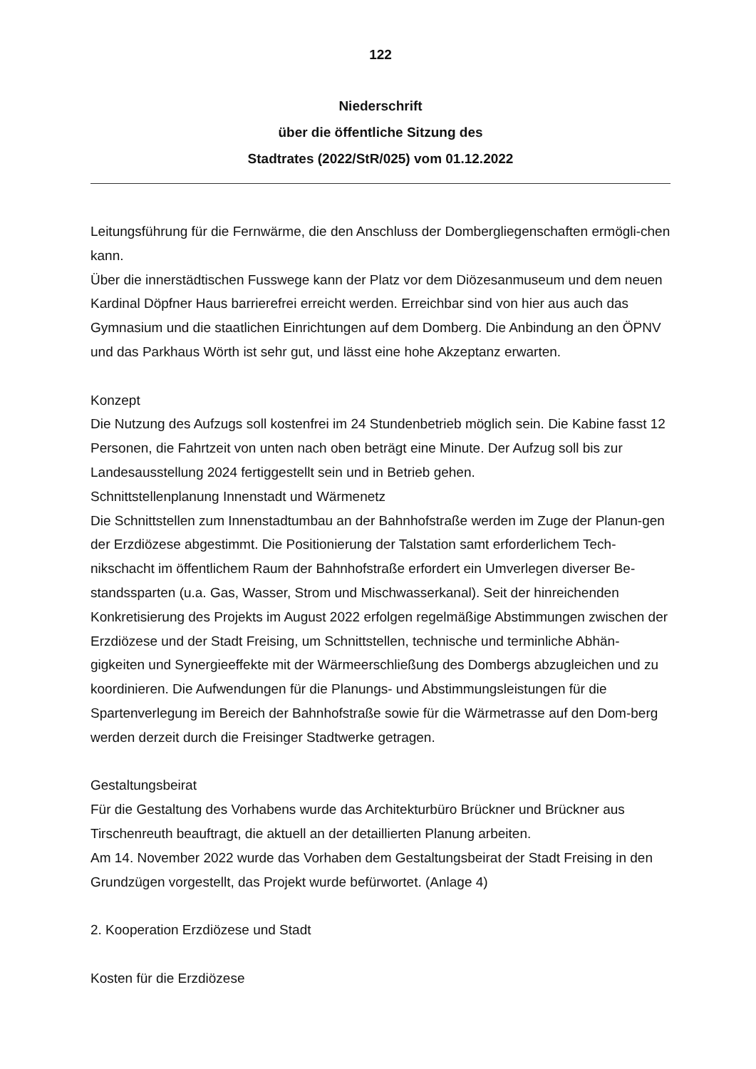122
Niederschrift
über die öffentliche Sitzung des
Stadtrates (2022/StR/025) vom 01.12.2022
Leitungsführung für die Fernwärme, die den Anschluss der Dombergliegenschaften ermögli-chen kann.
Über die innerstädtischen Fusswege kann der Platz vor dem Diözesanmuseum und dem neuen Kardinal Döpfner Haus barrierefrei erreicht werden. Erreichbar sind von hier aus auch das Gymnasium und die staatlichen Einrichtungen auf dem Domberg. Die Anbindung an den ÖPNV und das Parkhaus Wörth ist sehr gut, und lässt eine hohe Akzeptanz erwarten.
Konzept
Die Nutzung des Aufzugs soll kostenfrei im 24 Stundenbetrieb möglich sein. Die Kabine fasst 12 Personen, die Fahrtzeit von unten nach oben beträgt eine Minute. Der Aufzug soll bis zur Landesausstellung 2024 fertiggestellt sein und in Betrieb gehen.
Schnittstellenplanung Innenstadt und Wärmenetz
Die Schnittstellen zum Innenstadtumbau an der Bahnhofstraße werden im Zuge der Planun-gen der Erzdiözese abgestimmt. Die Positionierung der Talstation samt erforderlichem Tech-nikschacht im öffentlichem Raum der Bahnhofstraße erfordert ein Umverlegen diverser Be-standssparten (u.a. Gas, Wasser, Strom und Mischwasserkanal). Seit der hinreichenden Konkretisierung des Projekts im August 2022 erfolgen regelmäßige Abstimmungen zwischen der Erzdiözese und der Stadt Freising, um Schnittstellen, technische und terminliche Abhän-gigkeiten und Synergieeffekte mit der Wärmeerschließung des Dombergs abzugleichen und zu koordinieren. Die Aufwendungen für die Planungs- und Abstimmungsleistungen für die Spartenverlegung im Bereich der Bahnhofstraße sowie für die Wärmetrasse auf den Dom-berg werden derzeit durch die Freisinger Stadtwerke getragen.
Gestaltungsbeirat
Für die Gestaltung des Vorhabens wurde das Architekturbüro Brückner und Brückner aus Tirschenreuth beauftragt, die aktuell an der detaillierten Planung arbeiten.
Am 14. November 2022 wurde das Vorhaben dem Gestaltungsbeirat der Stadt Freising in den Grundzügen vorgestellt, das Projekt wurde befürwortet. (Anlage 4)
2. Kooperation Erzdiözese und Stadt
Kosten für die Erzdiözese